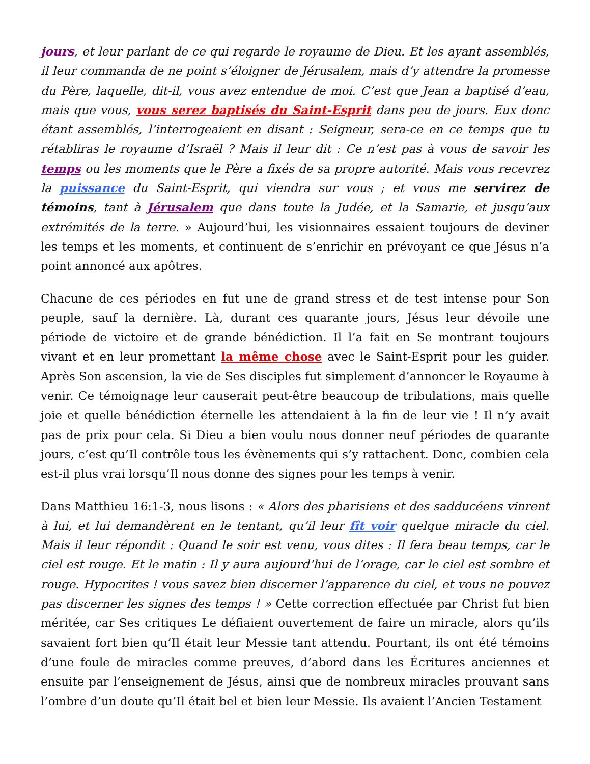jours, et leur parlant de ce qui regarde le royaume de Dieu. Et les ayant assemblés, il leur commanda de ne point s’éloigner de Jérusalem, mais d’y attendre la promesse du Père, laquelle, dit-il, vous avez entendue de moi. C’est que Jean a baptisé d’eau, mais que vous, vous serez baptisés du Saint-Esprit dans peu de jours. Eux donc étant assemblés, l’interrogeaient en disant : Seigneur, sera-ce en ce temps que tu rétabliras le royaume d’Israël ? Mais il leur dit : Ce n’est pas à vous de savoir les temps ou les moments que le Père a fixés de sa propre autorité. Mais vous recevrez la puissance du Saint-Esprit, qui viendra sur vous ; et vous me servirez de témoins, tant à Jérusalem que dans toute la Judée, et la Samarie, et jusqu’aux extrémités de la terre. » Aujourd’hui, les visionnaires essaient toujours de deviner les temps et les moments, et continuent de s’enrichir en prévoyant ce que Jésus n’a point annoncé aux apôtres.
Chacune de ces périodes en fut une de grand stress et de test intense pour Son peuple, sauf la dernière. Là, durant ces quarante jours, Jésus leur dévoile une période de victoire et de grande bénédiction. Il l’a fait en Se montrant toujours vivant et en leur promettant la même chose avec le Saint-Esprit pour les guider. Après Son ascension, la vie de Ses disciples fut simplement d’annoncer le Royaume à venir. Ce témoignage leur causerait peut-être beaucoup de tribulations, mais quelle joie et quelle bénédiction éternelle les attendaient à la fin de leur vie ! Il n’y avait pas de prix pour cela. Si Dieu a bien voulu nous donner neuf périodes de quarante jours, c’est qu’Il contrôle tous les évènements qui s’y rattachent. Donc, combien cela est-il plus vrai lorsqu’Il nous donne des signes pour les temps à venir.
Dans Matthieu 16:1-3, nous lisons : « Alors des pharisiens et des sadducéens vinrent à lui, et lui demandèrent en le tentant, qu’il leur fît voir quelque miracle du ciel. Mais il leur répondit : Quand le soir est venu, vous dites : Il fera beau temps, car le ciel est rouge. Et le matin : Il y aura aujourd’hui de l’orage, car le ciel est sombre et rouge. Hypocrites ! vous savez bien discerner l’apparence du ciel, et vous ne pouvez pas discerner les signes des temps ! » Cette correction effectuée par Christ fut bien méritée, car Ses critiques Le défiaient ouvertement de faire un miracle, alors qu’ils savaient fort bien qu’Il était leur Messie tant attendu. Pourtant, ils ont été témoins d’une foule de miracles comme preuves, d’abord dans les Écritures anciennes et ensuite par l’enseignement de Jésus, ainsi que de nombreux miracles prouvant sans l’ombre d’un doute qu’Il était bel et bien leur Messie. Ils avaient l’Ancien Testament